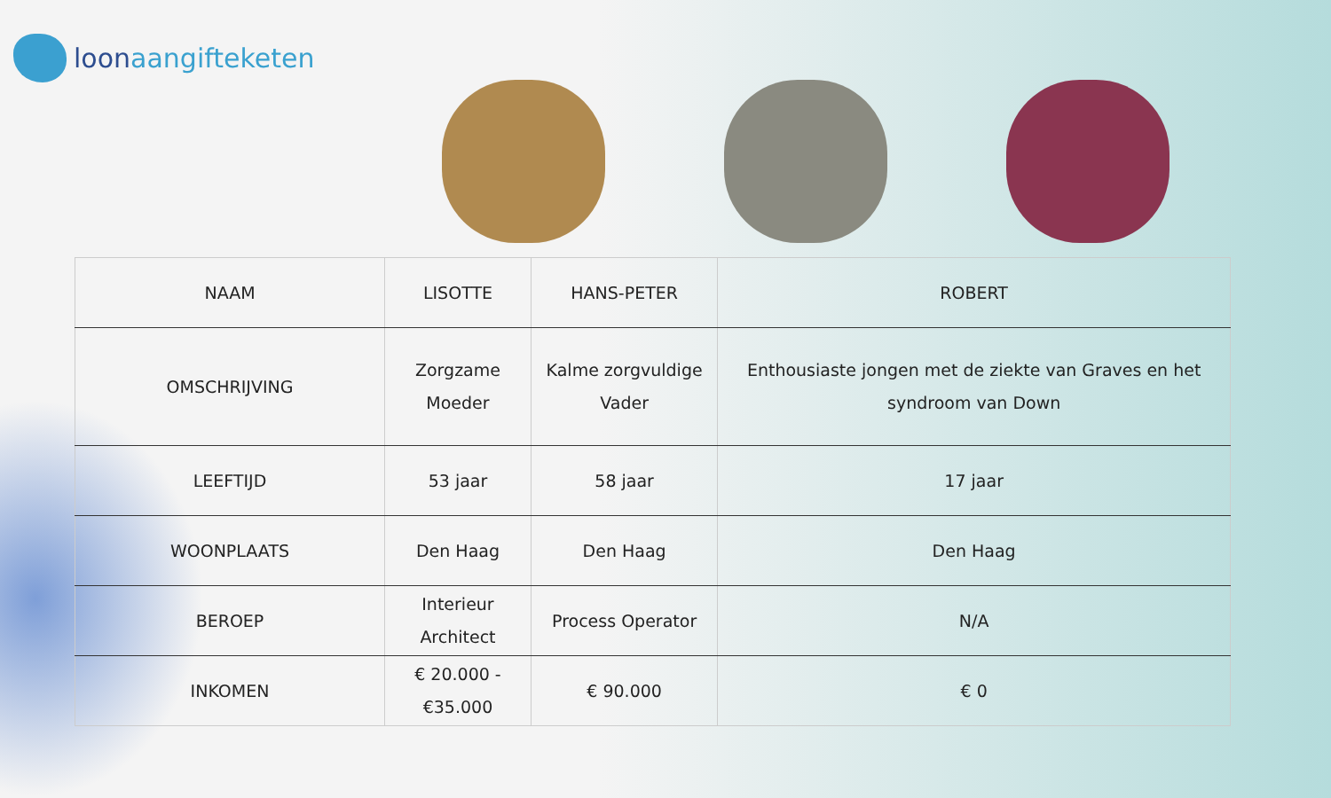loonaangifteketen
| NAAM | LISOTTE | HANS-PETER | ROBERT |
| OMSCHRIJVING | Zorgzame Moeder | Kalme zorgvuldige Vader | Enthousiaste jongen met de ziekte van Graves en het syndroom van Down |
| LEEFTIJD | 53 jaar | 58 jaar | 17 jaar |
| WOONPLAATS | Den Haag | Den Haag | Den Haag |
| BEROEP | Interieur Architect | Process Operator | N/A |
| INKOMEN | € 20.000 - €35.000 | € 90.000 | € 0 |